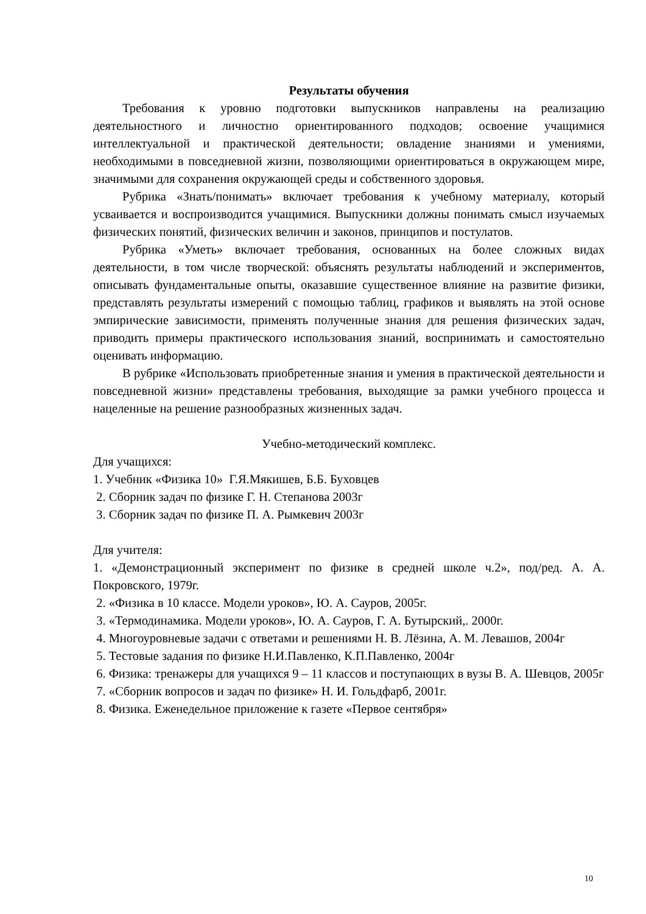Результаты обучения
Требования к уровню подготовки выпускников направлены на реализацию деятельностного и личностно ориентированного подходов; освоение учащимися интеллектуальной и практической деятельности; овладение знаниями и умениями, необходимыми в повседневной жизни, позволяющими ориентироваться в окружающем мире, значимыми для сохранения окружающей среды и собственного здоровья.
Рубрика «Знать/понимать» включает требования к учебному материалу, который усваивается и воспроизводится учащимися. Выпускники должны понимать смысл изучаемых физических понятий, физических величин и законов, принципов и постулатов.
Рубрика «Уметь» включает требования, основанных на более сложных видах деятельности, в том числе творческой: объяснять результаты наблюдений и экспериментов, описывать фундаментальные опыты, оказавшие существенное влияние на развитие физики, представлять результаты измерений с помощью таблиц, графиков и выявлять на этой основе эмпирические зависимости, применять полученные знания для решения физических задач, приводить примеры практического использования знаний, воспринимать и самостоятельно оценивать информацию.
В рубрике «Использовать приобретенные знания и умения в практической деятельности и повседневной жизни» представлены требования, выходящие за рамки учебного процесса и нацеленные на решение разнообразных жизненных задач.
Учебно-методический комплекс.
Для учащихся:
1. Учебник «Физика 10» Г.Я.Мякишев, Б.Б. Буховцев
2. Сборник задач по физике Г. Н. Степанова 2003г
3. Сборник задач по физике П. А. Рымкевич 2003г
Для учителя:
1. «Демонстрационный эксперимент по физике в средней школе ч.2», под/ред. А. А. Покровского, 1979г.
2. «Физика в 10 классе. Модели уроков», Ю. А. Сауров, 2005г.
3. «Термодинамика. Модели уроков», Ю. А. Сауров, Г. А. Бутырский,. 2000г.
4. Многоуровневые задачи с ответами и решениями Н. В. Лёзина, А. М. Левашов, 2004г
5. Тестовые задания по физике Н.И.Павленко, К.П.Павленко, 2004г
6. Физика: тренажеры для учащихся 9 – 11 классов и поступающих в вузы В. А. Шевцов, 2005г
7. «Сборник вопросов и задач по физике» Н. И. Гольдфарб, 2001г.
8. Физика. Еженедельное приложение к газете «Первое сентября»
10